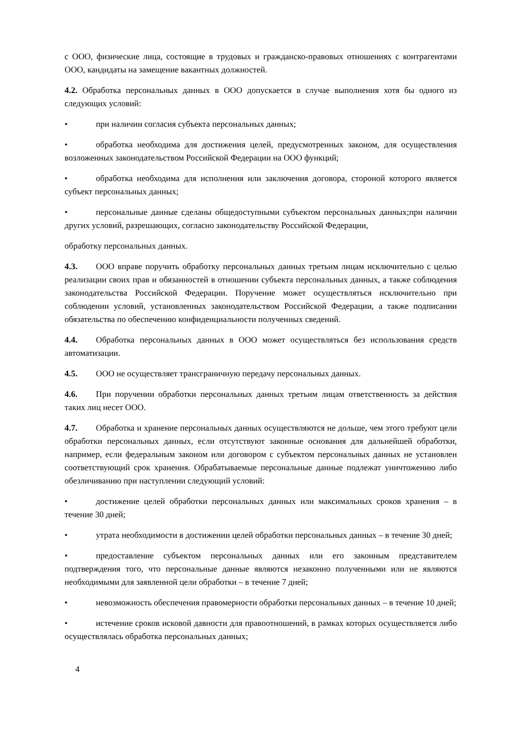с ООО, физические лица, состоящие в трудовых и гражданско-правовых отношениях с контрагентами ООО, кандидаты на замещение вакантных должностей.
4.2. Обработка персональных данных в ООО допускается в случае выполнения хотя бы одного из следующих условий:
• при наличии согласия субъекта персональных данных;
• обработка необходима для достижения целей, предусмотренных законом, для осуществления возложенных законодательством Российской Федерации на ООО функций;
• обработка необходима для исполнения или заключения договора, стороной которого является субъект персональных данных;
• персональные данные сделаны общедоступными субъектом персональных данных;при наличии других условий, разрешающих, согласно законодательству Российской Федерации,
обработку персональных данных.
4.3. ООО вправе поручить обработку персональных данных третьим лицам исключительно с целью реализации своих прав и обязанностей в отношении субъекта персональных данных, а также соблюдения законодательства Российской Федерации. Поручение может осуществляться исключительно при соблюдении условий, установленных законодательством Российской Федерации, а также подписании обязательства по обеспечению конфиденциальности полученных сведений.
4.4. Обработка персональных данных в ООО может осуществляться без использования средств автоматизации.
4.5. ООО не осуществляет трансграничную передачу персональных данных.
4.6. При поручении обработки персональных данных третьим лицам ответственность за действия таких лиц несет ООО.
4.7. Обработка и хранение персональных данных осуществляются не дольше, чем этого требуют цели обработки персональных данных, если отсутствуют законные основания для дальнейшей обработки, например, если федеральным законом или договором с субъектом персональных данных не установлен соответствующий срок хранения. Обрабатываемые персональные данные подлежат уничтожению либо обезличиванию при наступлении следующий условий:
• достижение целей обработки персональных данных или максимальных сроков хранения – в течение 30 дней;
• утрата необходимости в достижении целей обработки персональных данных – в течение 30 дней;
• предоставление субъектом персональных данных или его законным представителем подтверждения того, что персональные данные являются незаконно полученными или не являются необходимыми для заявленной цели обработки – в течение 7 дней;
• невозможность обеспечения правомерности обработки персональных данных – в течение 10 дней;
• истечение сроков исковой давности для правоотношений, в рамках которых осуществляется либо осуществлялась обработка персональных данных;
4